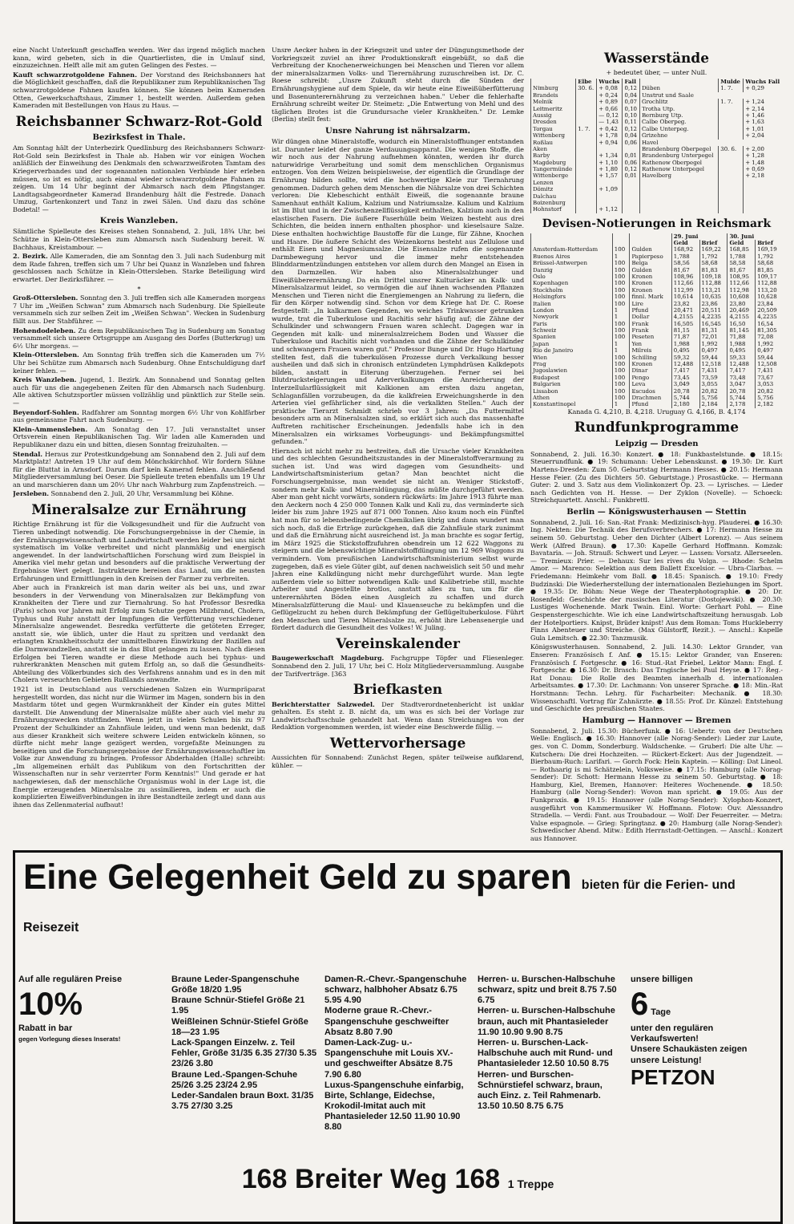eine Nacht Unterkunft geschaffen werden. Wer das irgend möglich machen kann, wird gebeten, sich in die Quartierlisten, die in Umlauf sind, einzuzeichnen. Helft alle mit am guten Gelingen des Festes. —
Kauft schwarzrotgoldene Fahnen. Der Vorstand des Reichsbanners hat die Möglichkeit geschaffen, daß die Republikaner zum Republikanischen Tag schwarzrotgoldene Fahnen kaufen können. Sie können beim Kameraden Otten, Gewerkschaftshaus, Zimmer 1, bestellt werden. Außerdem gehen Kameraden mit Bestellungen von Haus zu Haus. —
Reichsbanner Schwarz-Rot-Gold
Bezirksfest in Thale.
Am Sonntag hält der Unterbezirk Quedlinburg des Reichsbanners Schwarz-Rot-Gold sein Bezirksfest in Thale ab. Haben wir vor einigen Wochen anläßlich der Einweihung des Denkmals den schwarzweißroten Tamtam des Kriegerverbandes und der sogenannten nationalen Verbände hier erleben müssen, so ist es nötig, auch einmal wieder schwarzrotgoldene Fahnen zu zeigen. Um 14 Uhr beginnt der Abmarsch nach dem Pfingstanger. Landtagsabgeordneter Kamerad Brandenburg hält die Festrede. Danach Umzug, Gartenkonzert und Tanz in zwei Sälen. Und dazu das schöne Bodetal! —
Kreis Wanzleben.
Sämtliche Spielleute des Kreises stehen Sonnabend, 2. Juli, 18¾ Uhr, bei Schütze in Klein-Ottersleben zum Abmarsch nach Sudenburg bereit. W. Bachhaus, Kreistambour. —
2. Bezirk. Alle Kameraden, die am Sonntag den 3. Juli nach Sudenburg mit dem Rade fahren, treffen sich um 7 Uhr bei Quanz in Wanzleben und fahren geschlossen nach Schütze in Klein-Ottersleben. Starke Beteiligung wird erwartet. Der Bezirksführer. —
*
Groß-Ottersleben. Sonntag den 3. Juli treffen sich alle Kameraden morgens 7 Uhr im „Weißen Schwan" zum Abmarsch nach Sudenburg. Die Spielleute versammeln sich zur selben Zeit im „Weißen Schwan". Wecken in Sudenburg fällt aus. Der Stabführer. —
Hohendodeleben. Zu dem Republikanischen Tag in Sudenburg am Sonntag versammelt sich unsere Ortsgruppe am Ausgang des Dorfes (Butterkrug) um 6½ Uhr morgens. —
Klein-Ottersleben. Am Sonntag früh treffen sich die Kameraden um 7½ Uhr bei Schütze zum Abmarsch nach Sudenburg. Ohne Entschuldigung darf keiner fehlen. —
Kreis Wanzleben. Jugend, 1. Bezirk. Am Sonnabend und Sonntag gelten auch für uns die angegebenen Zeiten für den Abmarsch nach Sudenburg. Alle aktiven Schutzsportler müssen vollzählig und pünktlich zur Stelle sein. —
Beyendorf-Sohlen. Radfahrer am Sonntag morgen 6½ Uhr von Kohlfärber aus gemeinsame Fahrt nach Sudenburg. —
Klein-Ammensleben. Am Sonntag den 17. Juli veranstaltet unser Ortsverein einen Republikanischen Tag. Wir laden alle Kameraden und Republikaner dazu ein und bitten, diesen Sonntag freizuhalten. —
Stendal. Heraus zur Protestkundgebung am Sonnabend den 2. Juli auf dem Marktplatz! Antreten 19 Uhr auf dem Mönchskirchhof. Wir fordern Sühne für die Bluttat in Arnsdorf. Darum darf kein Kamerad fehlen. Anschließend Mitgliederversammlung bei Oeser. Die Spielleute treten ebenfalls um 19 Uhr an und marschieren dann um 20½ Uhr nach Wahrburg zum Zapfenstreich. —
Jersleben. Sonnabend den 2. Juli, 20 Uhr, Versammlung bei Köhne.
Mineralsalze zur Ernährung
Richtige Ernährung ist für die Volksgesundheit und für die Aufzucht von Tieren unbedingt notwendig. Die Forschungsergebnisse in der Chemie, in der Ernährungswissenschaft und Landwirtschaft werden leider bei uns nicht systematisch im Volke verbreitet und nicht planmäßig und energisch angewendet. In der landwirtschaftlichen Forschung wird zum Beispiel in Amerika viel mehr getan und besonders auf die praktische Verwertung der Ergebnisse Wert gelegt. Instrukteure bereisen das Land, um die neusten Erfahrungen und Ermittlungen in den Kreisen der Farmer zu verbreiten.
Aber auch in Frankreich ist man darin weiter als bei uns, und zwar besonders in der Verwendung von Mineralsalzen zur Bekämpfung von Krankheiten der Tiere und zur Tiernahrung. So hat Professor Besredka (Paris) schon vor Jahren mit Erfolg zum Schutze gegen Milzbrand, Cholera, Typhus und Ruhr anstatt der Impfungen die Verfütterung verschiedener Mineralsalze angewendet. Besredka verfütterte die getöteten Erreger, anstatt sie, wie üblich, unter die Haut zu spritzen und verdankt den erlangten Krankheitsschutz der unmittelbaren Einwirkung der Bazillen auf die Darmwandzellen, anstatt sie in das Blut gelangen zu lassen. Nach diesen Erfolgen bei Tieren wandte er diese Methode auch bei typhus- und ruhrerkrankten Menschen mit gutem Erfolg an, so daß die Gesundheits-Abteilung des Völkerbundes sich des Verfahrens annahm und es in den mit Cholera verseuchten Gebieten Rußlands anwandte.
1921 ist in Deutschland aus verschiedenen Salzen ein Wurmpräparat hergestellt worden, das nicht nur die Würmer im Magen, sondern bis in den Mastdarm tötet und gegen Wurmkrankheit der Kinder ein gutes Mittel darstellt. Die Anwendung der Mineralsalze müßte aber auch viel mehr zu Ernährungszwecken stattfinden. Wenn jetzt in vielen Schulen bis zu 97 Prozent der Schulkinder an Zahnfäule leiden, und wenn man bedenkt, daß aus dieser Krankheit sich weitere schwere Leiden entwickeln können, so dürfte nicht mehr lange gezögert werden, vorgefaßte Meinungen zu beseitigen und die Forschungsergebnisse der Ernährungswissenschaftler im Volke zur Anwendung zu bringen. Professor Abderhalden (Halle) schreibt: „Im allgemeinen erhält das Publikum von den Fortschritten der Wissenschaften nur in sehr verzerrter Form Kenntnis!" Und gerade er hat nachgewiesen, daß der menschliche Organismus wohl in der Lage ist, die Energie erzeugenden Mineralsalze zu assimilieren, indem er auch die komplizierten Eiweißverbindungen in ihre Bestandteile zerlegt und dann aus ihnen das Zellenmaterial aufbaut!
Unsre Aecker haben in der Kriegszeit und unter der Düngungsmethode der Vorkriegszeit zuviel an ihrer Produktionskraft eingebüßt, so daß die Verbreitung der Knochenerweichungen bei Menschen und Tieren vor allem der mineralsalzarmen Volks- und Tierernährung zuzuschreiben ist. Dr. C. Roese schreibt: „Unsre Zukunft steht durch die Sünden der Ernährungshygiene auf dem Spiele, da wir heute eine Eiweißüberfütterung und Basenunterernährung zu verzeichnen haben." Ueber die fehlerhafte Ernährung schreibt weiter Dr. Steimetz: „Die Entwertung von Mehl und des täglichen Brotes ist die Grundursache vieler Krankheiten." Dr. Lemke (Berlin) stellt fest:
Unsre Nahrung ist nährsalzarm.
Wir düngen ohne Mineralstoffe, wodurch ein Mineralstoffhunger entstanden ist. Darunter leidet der ganze Verdauungsapparat. Die wenigen Stoffe, die wir noch aus der Nahrung aufnehmen könnten, werden ihr durch naturwidrige Verarbeitung und somit dem menschlichen Organismus entzogen. Von dem Weizen beispielsweise, der eigentlich die Grundlage der Ernährung bilden sollte, wird die hochwertige Kleie zur Tiernahrung genommen. Dadurch gehen dem Menschen die Nährsalze von drei Schichten verloren: Die Klebeschicht enthält Eiweiß, die sogenannte braune Samenhaut enthält Kalium, Kalzium und Natriumsalze. Kalium und Kalzium ist im Blut und in der Zwischenzellflüssigkeit enthalten, Kalzium auch in den elastischen Fasern. Die äußere Faserhülle beim Weizen besteht aus drei Schichten, die beiden innern enthalten phosphor- und kieselsaure Salze. Diese enthalten hochwichtige Baustoffe für die Lunge, für Zähne, Knochen und Haare. Die äußere Schicht des Weizenkorns besteht aus Zellulose und enthält Eisen und Magnesiumsalze. Die Eisensalze rufen die sogenannte Darmbewegung hervor und die immer mehr entstehenden Blinddarmentzündungen entstehen vor allem durch den Mangel an Eisen in den Darmzellen. Wir haben also Mineralsalzhunger und Eiweißübererernährung. Da ein Drittel unsrer Kulturäcker an Kalk- und Mineralsalzarmut leidet, so vermögen die auf ihnen wachsenden Pflanzen Menschen und Tieren nicht die Energiemengen an Nahrung zu liefern, die für den Körper notwendig sind. Schon vor dem Kriege hat Dr. C. Roese festgestellt: „In kalkarmen Gegenden, wo weiches Trinkwasser getrunken wurde, trat die Tuberkulose und Rachitis sehr häufig auf; die Zähne der Schulkinder und schwangern Frauen waren schlecht. Dagegen war in Gegenden mit kalk- und mineralsalzreichem Boden und Wasser die Tuberkulose und Rachitis nicht vorhanden und die Zähne der Schulkinder und schwangern Frauen waren gut." Professor Bunge und Dr. Hugo Hartung stellten fest, daß die tuberkulösen Prozesse durch Verkalkung besser ausheilen und daß sich in chronisch entzündeten Lymphdrüsen Kalkdepots bilden, anstatt in Eiterung überzugehen. Ferner sei bei Blutdrucksteigerungen und Aderverkalkungen die Anreicherung der Interzellularflüssigkeit mit Kalkionen am ersten dazu angetan, Schlaganfällen vorzubeugen, da die kalkfreien Erweichungsherde in den Arterien viel gefährlicher sind, als die verkalkten Stellen." Auch der praktische Tierarzt Schmidt schrieb vor 3 Jahren: „Da Futtermittel besonders arm an Mineralsalzen sind, so erklärt sich auch das massenhafte Auftreten rachitischer Erscheinungen. Jedenfalls habe ich in den Mineralsalzen ein wirksames Vorbeugungs- und Bekämpfungsmittel gefunden."
Hiernach ist nicht mehr zu bestreiten, daß die Ursache vieler Krankheiten und des schlechten Gesundheitszustandes in der Mineralstoffverarmung zu suchen ist. Und was wird dagegen vom Gesundheits- und Landwirtschaftsministerium getan? Man beachtet nicht die Forschungsergebnisse, man wendet sie nicht an. Weniger Stickstoff-, sondern mehr Kalk- und Mineraldüngung, das müßte durchgeführt werden. Aber man geht nicht vorwärts, sondern rückwärts: Im Jahre 1913 führte man den Aeckern noch 4 250 000 Tonnen Kalk und Kali zu, das verminderte sich leider bis zum Jahre 1925 auf 871 000 Tonnen. Also kaum noch ein Fünftel hat man für so lebensbedingende Chemikalien übrig und dann wundert man sich noch, daß die Erträge zurückgehen, daß die Zahnfäule stark zunimmt und daß die Ernährung nicht ausreichend ist. Ja man brachte es sogar fertig, im März 1925 die Stickstoffzufuhren obendrein um 12 622 Waggons zu steigern und die lebenswichtige Mineralstoffdüngung um 12 969 Waggons zu vermindern. Vom preußischen Landwirtschaftsministerium selbst wurde zugegeben, daß es viele Güter gibt, auf denen nachweislich seit 50 und mehr Jahren eine Kalkdüngung nicht mehr durchgeführt wurde. Man legte außerdem viele so bitter notwendigen Kalk- und Kalibetriebe still, machte Arbeiter und Angestellte brotlos, anstatt alles zu tun, um für die unterernährten Böden einen Ausgleich zu schaffen und durch Mineralsalzfütterung die Maul- und Klauenseuche zu bekämpfen und die Geflügelzucht zu heben durch Bekämpfung der Geflügeltuberkulose. Führt den Menschen und Tieren Mineralsalze zu, erhöht ihre Lebensenergie und fördert dadurch die Gesundheit des Volkes! W. Juling.
Vereinskalender
Baugewerkschaft Magdeburg. Fachgruppe Töpfer und Fliesenleger. Sonnabend den 2. Juli, 17 Uhr, bei C. Holz Mitgliederversammlung. Ausgabe der Tarifverträge. [363
Briefkasten
Berichterstatter Salzwedel. Der Stadtverordnetenbericht ist unklar gehalten. Es steht z. B. nicht da, um was es sich bei der Vorlage zur Landwirtschaftsschule gehandelt hat. Wenn dann Streichungen von der Redaktion vorgenommen werden, ist wieder eine Beschwerde fällig. —
Wettervorhersage
Aussichten für Sonnabend: Zunächst Regen, später teilweise aufklarend, kühler. —
Wasserstände
+ bedeutet über, — unter Null.
| | Elbe | Wuchs | Fall | | Mulde | Wuchs Fall |
| --- | --- | --- | --- | --- | --- | --- |
| Nimburg | 30. 6. | + 0,08 | 0,12 | Düben | 1. 7. | + 0,29 |
| Brandeis | | + 0,24 | 0,04 | Unstrut und Saale | | |
| Melnik | | + 0,89 | 0,07 | Grochlitz | 1. 7. | + 1,24 |
| Leitmeritz | | + 0,66 | 0,10 | Trotha Utp. | | + 2,14 |
| Aussig | | — 0,12 | 0,10 | Bernburg Utp. | | + 1,46 |
| Dresden | | — 1,43 | 0,11 | Calbe Oberpeg. | | + 1,63 |
| Torgau | 1. 7. | + 0,42 | 0,12 | Calbe Unterpeg. | | + 1,01 |
| Wittenberg | | + 1,78 | 0,04 | Grizehne | | + 2,04 |
| Roßlau | | + 0,94 | 0,06 | Havel | | |
| Aken | | | | Brandenburg Oberpegel | 30. 6. | + 2,00 |
| Barby | | + 1,34 | 0,01 | Brandenburg Unterpegel | | + 1,28 |
| Magdeburg | | + 1,10 | 0,06 | Rathenow Oberpegel | | + 1,48 |
| Tangermünde | | + 1,80 | 0,12 | Rathenow Unterpegel | | + 0,69 |
| Wittenberge | | + 1,57 | 0,01 | Havelberg | | + 2,18 |
| Lenzen | | | | | | |
| Dömitz | | + 1,09 | | | | |
| Dalchau | | | | | | |
| Boizenburg | | | | | | |
| Hohnstorf | | + 1,12 | | | | |
Devisen-Notierungen in Reichsmark
| | | | 29. Juni | | 30. Juni | |
| --- | --- | --- | --- | --- | --- | --- |
| | | | Geld | Brief | Geld | Brief |
| Amsterdam-Rotterdam | 100 | Gulden | 168,92 | 169,22 | 168,85 | 169,19 |
| Buenos Aires | 1 | Papierpeso | 1,788 | 1,792 | 1,788 | 1,792 |
| Brüssel-Antwerpen | 100 | Belga | 58,56 | 58,68 | 58,58 | 58,68 |
| Danzig | 100 | Gulden | 81,67 | 81,83 | 81,67 | 81,85 |
| Oslo | 100 | Kronen | 108,96 | 109,18 | 108,95 | 109,17 |
| Kopenhagen | 100 | Kronen | 112,66 | 112,88 | 112,66 | 112,88 |
| Stockholm | 100 | Kronen | 112,99 | 113,21 | 112,98 | 113,20 |
| Helsingfors | 100 | finnl. Mark | 10,614 | 10,635 | 10,608 | 10,628 |
| Italien | 100 | Lire | 23,82 | 23,86 | 23,80 | 23,84 |
| London | 1 | Pfund | 20,471 | 20,511 | 20,469 | 20,509 |
| Newyork | 1 | Dollar | 4,2155 | 4,2235 | 4,2155 | 4,2235 |
| Paris | 100 | Frank | 16,505 | 16,545 | 16,50 | 16,54 |
| Schweiz | 100 | Frank | 81,15 | 81,31 | 81,145 | 81,305 |
| Spanien | 100 | Peseten | 71,87 | 72,01 | 71,88 | 72,08 |
| Japan | 1 | Yen | 1,988 | 1,992 | 1,988 | 1,992 |
| Rio de Janeiro | 1 | Milreis | 0,495 | 0,497 | 0,495 | 0,497 |
| Wien | 100 | Schilling | 59,32 | 59,44 | 59,33 | 59,44 |
| Prag | 100 | Kronen | 12,488 | 12,518 | 12,488 | 12,508 |
| Jugoslawien | 100 | Dinar | 7,417 | 7,431 | 7,417 | 7,431 |
| Budapest | 100 | Pengo | 73,45 | 73,59 | 73,48 | 73,67 |
| Bulgarien | 100 | Leva | 3,049 | 3,055 | 3,047 | 3,053 |
| Lissabon | 100 | Escudos | 20,78 | 20,82 | 20,78 | 20,82 |
| Athen | 100 | Drachmen | 5,744 | 5,756 | 5,744 | 5,756 |
| Konstantinopel | 1 | Pfund | 2,180 | 2,184 | 2,178 | 2,182 |
Kanada G. 4,210, B. 4,218. Uruguay G. 4,166, B. 4,174
Rundfunkprogramme
Leipzig — Dresden
Sonnabend, 2. Juli. 16.30: Konzert. ● 18: Funkbastelstunde. ● 18.15: Steuerrundfunk. ● 19: Schumann: Ueber Lebenskunst. ● 19.30: Dr. Kurt Martens-Dresden: Zum 50. Geburtstag Hermann Hesses. ● 20.15: Hermann Hesse Feier. (Zu des Dichters 50. Geburtstage.) Prosastücke. — Hermann Guter: 2. und 3. Satz aus dem Violinkonzert Op. 23. — Lyrisches. — Lieder nach Gedichten von H. Hesse. — Der Zyklon (Novelle). — Schoeck: Streichquartett. Anschl.: Funkbrettl.
Berlin — Königswusterhausen — Stettin
Sonnabend, 2. Juli. 16: San.-Rat Frank: Medizinisch-hyg. Plauderei. ● 16.30: Ing. Nekten: Die Technik des Berufsverbrechers. ● 17: Hermann Hesse zu seinem 50. Geburtstag. Ueber den Dichter (Albert Lorenz). — Aus seinem Werk (Alfred Braun). ● 17.30: Kapelle Gerhard Hoffmann. Komzak: Bavataria. — Joh. Strauß: Schwert und Leyer. — Lassen: Vorsatz. Allerseelen. — Tremieux: Prier. — Dehaux: Sur les rives du Volga. — Rhode: Schelm Amor. — Marenco: Selektion aus dem Ballett Excelsior. — Ubra-Clarbas. — Friedemann: Heimkehr vom Ball. ● 18.45: Spanisch. ● 19.10: Fredy Budzinski: Die Wiederherstellung der internationalen Beziehungen im Sport. ● 19.35: Dr. Böhm: Neue Wege der Theaterphotographie. ● 20: Dr. Rosenfeld: Geschichte der russischen Literatur (Dostojewski). ● 20.30: Lustiges Wochenende. Mark Twain. Einl. Worte: Gerhart Pohl. — Eine Gespenstergeschichte. Wie ich eine Landwirtschaftszeitung herausgab. Lob der Hotelportiers. Knipst, Brüder knipst! Aus dem Roman: Toms Huckleberry Finns Abenteuer und Streiche. (Max Gülstorff, Rezit.). — Anschl.: Kapelle Gula Lemitsch. ● 22.30: Tanzmusik.
Königswusterhausen. Sonnabend, 2. Juli. 14.30: Lektor Grander, van Enseren: Französisch f. Anf. ● 15.15: Lektor Grander, van Enseren: Französisch f. Fortgeschr. ● 16: Stud.-Rat Friebel, Lektor Mann: Engl. f. Fortgeschr. ● 16.30: Dr. Brasch: Das Tragische bei Paul Heyse. ● 17: Reg.-Rat Donau: Die Rolle des Beamten innerhalb d. internationalen Arbeitsamtes. ● 17.30: Dr. Lachmann: Von unserer Sprache. ● 18: Min.-Rat Horstmann: Techn. Lehrg. für Facharbeiter: Mechanik. ● 18.30: Wissenschaftl. Vortrag für Zahnärzte. ● 18.55: Prof. Dr. Künzel: Entstehung und Geschichte des preußischen Staates.
Hamburg — Hannover — Bremen
Sonnabend, 2. Juli. 15.30: Bücherfunk. ● 16: Uebertr. von der Deutschen Welle: Englisch. ● 16.30: Hannover (alle Norag-Sender): Lieder zur Laute, ges. von C. Domm, Sonderburg. Waldschenke. — Gruberl: Die alte Uhr. — Kutschera: Die drei Hochzeiten. — Rückert-Eckert: Aus der Jugendzeit. — Bierbaum-Ruch: Larifari. — Gorch Fock: Hein Kaptein. — Kölling: Dat Lineol. — Rothaarig is mi Schätzelein, Volksweise. ● 17.15: Hamburg (alle Norag-Sender): Dr. Schott: Hermann Hesse zu seinem 50. Geburtstag. ● 18: Hamburg, Kiel, Bremen, Hannover: Heiteres Wochenende. ● 18.50: Hamburg (alle Norag-Sender): Wovon man spricht. ● 19.05: Aus der Funkpraxis. ● 19.15: Hannover (alle Norag-Sender): Xylophon-Konzert, ausgeführt von Kammermusiker W. Hoffmann. Flotow: Ouv. Alessandro Stradella. — Verdi: Fant. aus Troubadour. — Wolf: Der Feuerreiter. — Metra: Valse espagnole. — Grieg: Springtanz. ● 20: Hamburg (alle Norag-Sender): Schwedischer Abend. Mitw.: Edith Herrnstadt-Oettingen. — Anschl.: Konzert aus Hannover.
Eine Gelegenheit Geld zu sparen bieten für die Ferien- und Reisezeit
Auf alle regulären Preise
10%
Rabatt in bar
gegen Vorlegung dieses Inserats!
Braune Leder-Spangenschuhe Größe 18/20 1.95
Braune Schnür-Stiefel Größe 21 1.95
Weißleinen Schnür-Stiefel Größe 18—23 1.95
Lack-Spangen Einzelw. z. Teil Fehler, Größe 31/35 6.35 27/30 5.35 23/26 3.80
Braune Led.-Spangen-Schuhe 25/26 3.25 23/24 2.95
Leder-Sandalen braun Boxt. 31/35 3.75 27/30 3.25
Damen-R.-Chevr.-Spangenschuhe schwarz, halbhoher Absatz 6.75 5.95 4.90
Moderne graue R.-Chevr.-Spangenschuhe geschweifter Absatz 8.80 7.90
Damen-Lack-Zug- u.-Spangenschuhe mit Louis XV.- und geschweifter Absätze 8.75 7.90 6.80
Luxus-Spangenschuhe einfarbig, Birte, Schlange, Eidechse, Krokodil-Imitat auch mit Phantasieleder 12.50 11.90 10.90 8.80
Herren- u. Burschen-Halbschuhe schwarz, spitz und breit 8.75 7.50 6.75
Herren- u. Burschen-Halbschuhe braun, auch mit Phantasieleder 11.90 10.90 9.90 8.75
Herren- u. Burschen-Lack-Halbschuhe auch mit Rund- und Phantasieleder 12.50 10.50 8.75
Herren- und Burschen-Schnürstiefel schwarz, braun, auch Einz. z. Teil Rahmenarb. 13.50 10.50 8.75 6.75
unsere billigen
6 Tage
unter den regulären Verkaufswerten!
Unsere Schaukästen zeigen unsere Leistung!
PETZON
168 Breiter Weg 168 1 Treppe